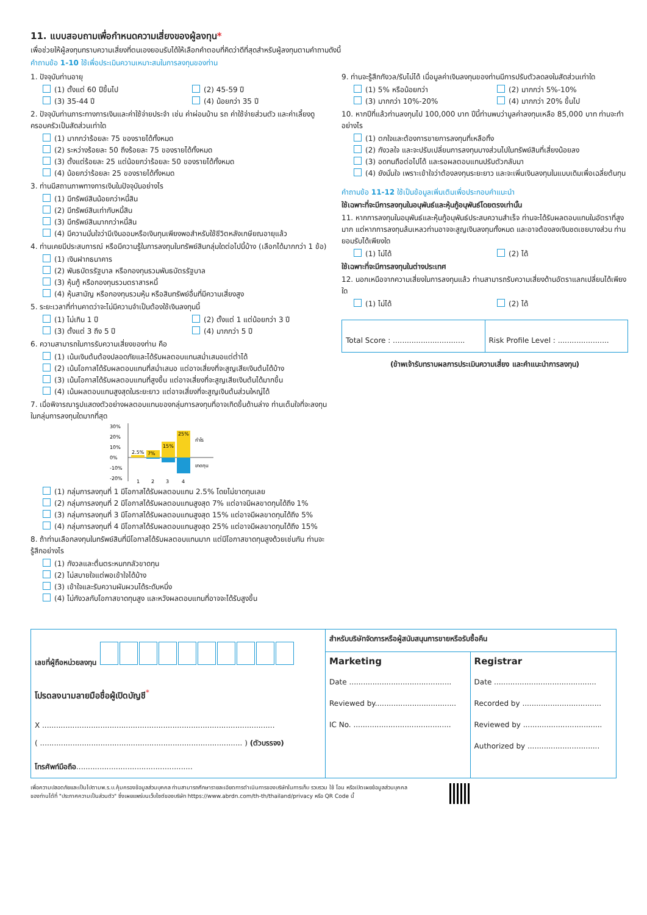11. แบบสอบถามเพื่อกำหนดความเสี่ยงของผู้ลงทุน*
เพื่อช่วยให้ผู้ลงทุนทราบความเสี่ยงที่ตนเองยอมรับได้ให้เลือกคำตอบที่คิดว่าดีที่สุดสำหรับผู้ลงทุนตามคำถามดังนี้
คำถามข้อ 1-10 ใช้เพื่อประเมินความเหมาะสมในการลงทุนของท่าน
1. ปัจจุบันท่านอายุ
(1) ตั้งแต่ 60 ปีขึ้นไป (2) 45-59 ปี
(3) 35-44 ปี (4) น้อยกว่า 35 ปี
2. ปัจจุบันท่านภาระทางการเงินและค่าใช้จ่ายประจำ เช่น ค่าผ่อนบ้าน รถ ค่าใช้จ่ายส่วนตัว และค่าเลี้ยงดูครอบครัวเป็นสัดส่วนเท่าใด
(1) มากกว่าร้อยละ 75 ของรายได้ทั้งหมด
(2) ระหว่างร้อยละ 50 ถึงร้อยละ 75 ของรายได้ทั้งหมด
(3) ตั้งแต่ร้อยละ 25 แต่น้อยกว่าร้อยละ 50 ของรายได้ทั้งหมด
(4) น้อยกว่าร้อยละ 25 ของรายได้ทั้งหมด
3. ท่านมีสถานภาพทางการเงินในปัจจุบันอย่างไร
(1) มีทรัพย์สินน้อยกว่าหนี้สิน
(2) มีทรัพย์สินเท่ากับหนี้สิน
(3) มีทรัพย์สินมากกว่าหนี้สิน
(4) มีความมั่นใจว่ามีเงินออมหรือเงินทุนเพียงพอสำหรับใช้ชีวิตหลังเกษียณอายุแล้ว
4. ท่านเคยมีประสบการณ์ หรือมีความรู้ในการลงทุนในทรัพย์สินกลุ่มใดต่อไปนี้บ้าง (เลือกได้มากกว่า 1 ข้อ)
(1) เงินฝากธนาคาร
(2) พันธบัตรรัฐบาล หรือกองทุนรวมพันธบัตรรัฐบาล
(3) หุ้นกู้ หรือกองทุนรวมตราสารหนี้
(4) หุ้นสามัญ หรือกองทุนรวมหุ้น หรือสินทรัพย์อื่นที่มีความเสี่ยงสูง
5. ระยะเวลาที่ท่านคาดว่าจะไม่มีความจำเป็นต้องใช้เงินลงทุนนี้
(1) ไม่เกิน 1 ปี (2) ตั้งแต่ 1 แต่น้อยกว่า 3 ปี
(3) ตั้งแต่ 3 ถึง 5 ปี (4) มากกว่า 5 ปี
6. ความสามารถในการรับความเสี่ยงของท่าน คือ
(1) เน้นเงินต้นต้องปลอดภัยและได้รับผลตอบแทนสม่ำเสมอแต่ต่ำได้
(2) เน้นโอกาสได้รับผลตอบแทนที่สม่ำเสมอ แต่อาจเสี่ยงที่จะสูญเสียเงินต้นได้บ้าง
(3) เน้นโอกาสได้รับผลตอบแทนที่สูงขึ้น แต่อาจเสี่ยงที่จะสูญเสียเงินต้นได้มากขึ้น
(4) เน้นผลตอบแทนสูงสุดในระยะยาว แต่อาจเสี่ยงที่จะสูญเงินต้นส่วนใหญ่ได้
7. เมื่อพิจารณารูปแสดงตัวอย่างผลตอบแทนของกลุ่มการลงทุนที่อาจเกิดขึ้นด้านล่าง ท่านเต็มใจที่จะลงทุนในกลุ่มการลงทุนใดมากที่สุด
30%
20%
10%
0%
-10%
-20%
2.5%
7%
15%
25%
กำไร
ขาดทุน
1
2
3
4
(1) กลุ่มการลงทุนที่ 1 มีโอกาสได้รับผลตอบแทน 2.5% โดยไม่ขาดทุนเลย
(2) กลุ่มการลงทุนที่ 2 มีโอกาสได้รับผลตอบแทนสูงสุด 7% แต่อาจมีผลขาดทุนได้ถึง 1%
(3) กลุ่มการลงทุนที่ 3 มีโอกาสได้รับผลตอบแทนสูงสุด 15% แต่อาจมีผลขาดทุนได้ถึง 5%
(4) กลุ่มการลงทุนที่ 4 มีโอกาสได้รับผลตอบแทนสูงสุด 25% แต่อาจมีผลขาดทุนได้ถึง 15%
8. ถ้าท่านเลือกลงทุนในทรัพย์สินที่มีโอกาสได้รับผลตอบแทนมาก แต่มีโอกาสขาดทุนสูงด้วยเช่นกัน ท่านจะรู้สึกอย่างไร
(1) กังวลและตื่นตระหนกกลัวขาดทุน
(2) ไม่สบายใจแต่พอเข้าใจได้บ้าง
(3) เข้าใจและรับความผันผวนได้ระดับหนึ่ง
(4) ไม่กังวลกับโอกาสขาดทุนสูง และหวังผลตอบแทนที่อาจจะได้รับสูงขึ้น
9. ท่านจะรู้สึกกังวล/รับไม่ได้ เมื่อมูลค่าเงินลงทุนของท่านมีการปรับตัวลดลงในสัดส่วนเท่าใด
(1) 5% หรือน้อยกว่า (2) มากกว่า 5%-10%
(3) มากกว่า 10%-20% (4) มากกว่า 20% ขึ้นไป
10. หากปีที่แล้วท่านลงทุนไป 100,000 บาท ปีนี้ท่านพบว่ามูลค่าลงทุนเหลือ 85,000 บาท ท่านจะทำอย่างไร
(1) ตกใจและต้องการขายการลงทุนที่เหลือทิ้ง
(2) กังวลใจ และจะปรับเปลี่ยนการลงทุนบางส่วนไปในทรัพย์สินที่เสี่ยงน้อยลง
(3) อดทนถือต่อไปได้ และรอผลตอบแทนปรับตัวกลับมา
(4) ยังมั่นใจ เพราะเข้าใจว่าต้องลงทุนระยะยาว และจะเพิ่มเงินลงทุนในแบบเดิมเพื่อเฉลี่ยต้นทุน
คำถามข้อ 11-12 ใช้เป็นข้อมูลเพิ่มเติมเพื่อประกอบคำแนะนำ
ใช้เฉพาะที่จะมีการลงทุนในอนุพันธ์และหุ้นกู้อนุพันธ์โดยตรงเท่านั้น
11. หากการลงทุนในอนุพันธ์และหุ้นกู้อนุพันธ์ประสบความสำเร็จ ท่านจะได้รับผลตอบแทนในอัตราที่สูงมาก แต่หากการลงทุนล้มเหลวท่านอาจจะสูญเงินลงทุนทั้งหมด และอาจต้องลงเงินชดเชยบางส่วน ท่านยอมรับได้เพียงใด
(1) ไม่ได้ (2) ได้
ใช้เฉพาะที่จะมีการลงทุนในต่างประเทศ
12. นอกเหนือจากความเสี่ยงในการลงทุนแล้ว ท่านสามารถรับความเสี่ยงด้านอัตราแลกเปลี่ยนได้เพียงใด
(1) ไม่ได้ (2) ได้
Total Score : ...............................
Risk Profile Level : ......................
(ข้าพเจ้ารับทราบผลการประเมินความเสี่ยง และคำแนะนำการลงทุน)
| เลขที่ผู้ถือหน่วยลงทุน โปรดลงนามลายมือชื่อผู้เปิดบัญชี<sup>*</sup> X .................................................................................................... ( ....................................................................................... ) (ตัวบรรจง) โทรศัพท์มือถือ .................................................. | สำหรับบริษัทจัดการหรือผู้สนับสนุนการขายหรือรับซื้อคืน | |
| | Marketing Date ............................................ Reviewed by................................... IC No. .......................................... | Registrar Date ............................................ Recorded by .................................. Reviewed by .................................. Authorized by ............................... |
เพื่อความปลอดภัยและเป็นไปตามพ.ร.บ.คุ้มครองข้อมูลส่วนบุคคล ท่านสามารถศึกษารายละเอียดการดำเนินการของบริษัทในการเก็บ รวบรวม ใช้ โอน หรือเปิดเผยข้อมูลส่วนบุคคล
ของท่านได้ที่ "ประกาศความเป็นส่วนตัว" ซึ่งเผยแพร่บนเว็บไซต์ของบริษัท https://www.abrdn.com/th-th/thailand/privacy หรือ QR Code นี้